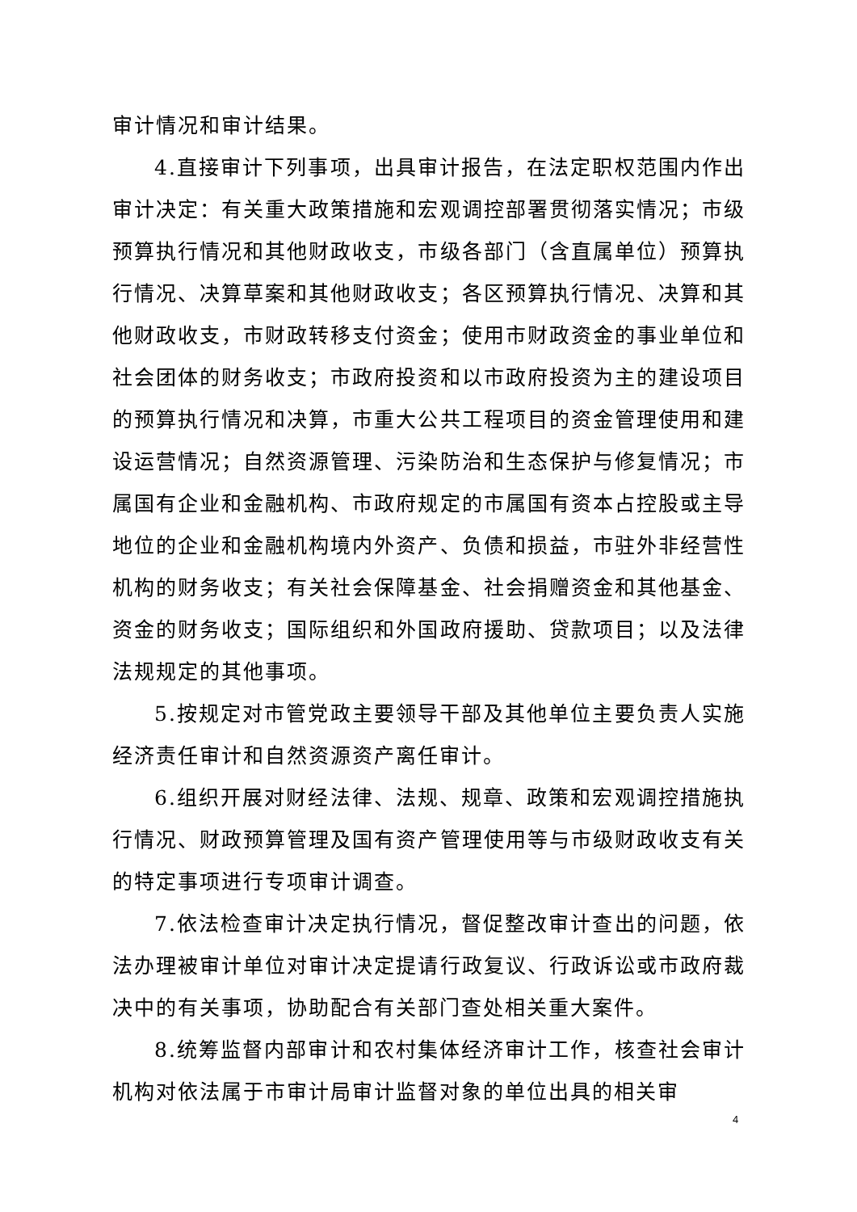审计情况和审计结果。
4.直接审计下列事项，出具审计报告，在法定职权范围内作出审计决定：有关重大政策措施和宏观调控部署贯彻落实情况；市级预算执行情况和其他财政收支，市级各部门（含直属单位）预算执行情况、决算草案和其他财政收支；各区预算执行情况、决算和其他财政收支，市财政转移支付资金；使用市财政资金的事业单位和社会团体的财务收支；市政府投资和以市政府投资为主的建设项目的预算执行情况和决算，市重大公共工程项目的资金管理使用和建设运营情况；自然资源管理、污染防治和生态保护与修复情况；市属国有企业和金融机构、市政府规定的市属国有资本占控股或主导地位的企业和金融机构境内外资产、负债和损益，市驻外非经营性机构的财务收支；有关社会保障基金、社会捐赠资金和其他基金、资金的财务收支；国际组织和外国政府援助、贷款项目；以及法律法规规定的其他事项。
5.按规定对市管党政主要领导干部及其他单位主要负责人实施经济责任审计和自然资源资产离任审计。
6.组织开展对财经法律、法规、规章、政策和宏观调控措施执行情况、财政预算管理及国有资产管理使用等与市级财政收支有关的特定事项进行专项审计调查。
7.依法检查审计决定执行情况，督促整改审计查出的问题，依法办理被审计单位对审计决定提请行政复议、行政诉讼或市政府裁决中的有关事项，协助配合有关部门查处相关重大案件。
8.统筹监督内部审计和农村集体经济审计工作，核查社会审计机构对依法属于市审计局审计监督对象的单位出具的相关审
4